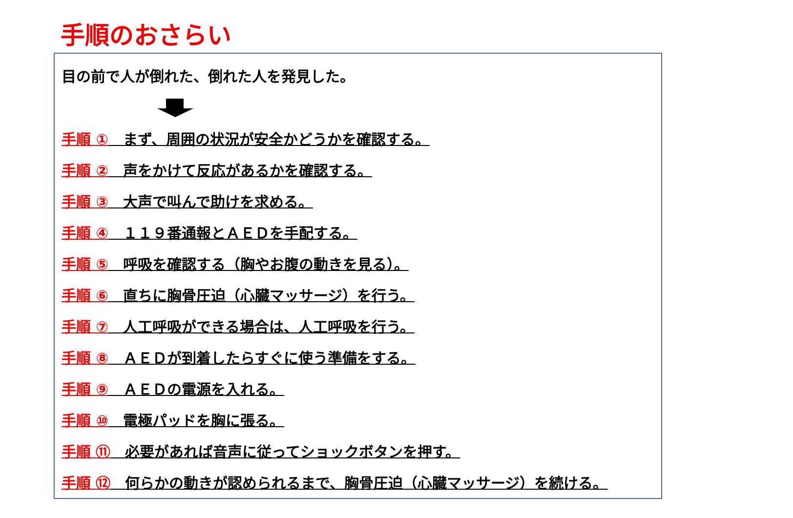手順のおさらい
目の前で人が倒れた、倒れた人を発見した。
手順 ①　まず、周囲の状況が安全かどうかを確認する。
手順 ②　声をかけて反応があるかを確認する。
手順 ③　大声で叫んで助けを求める。
手順 ④　１１９番通報とＡＥＤを手配する。
手順 ⑤　呼吸を確認する（胸やお腹の動きを見る）。
手順 ⑥　直ちに胸骨圧迫（心臓マッサージ）を行う。
手順 ⑦　人工呼吸ができる場合は、人工呼吸を行う。
手順 ⑧　ＡＥＤが到着したらすぐに使う準備をする。
手順 ⑨　ＡＥＤの電源を入れる。
手順 ⑩　電極パッドを胸に張る。
手順 ⑪　必要があれば音声に従ってショックボタンを押す。
手順 ⑫　何らかの動きが認められるまで、胸骨圧迫（心臓マッサージ）を続ける。